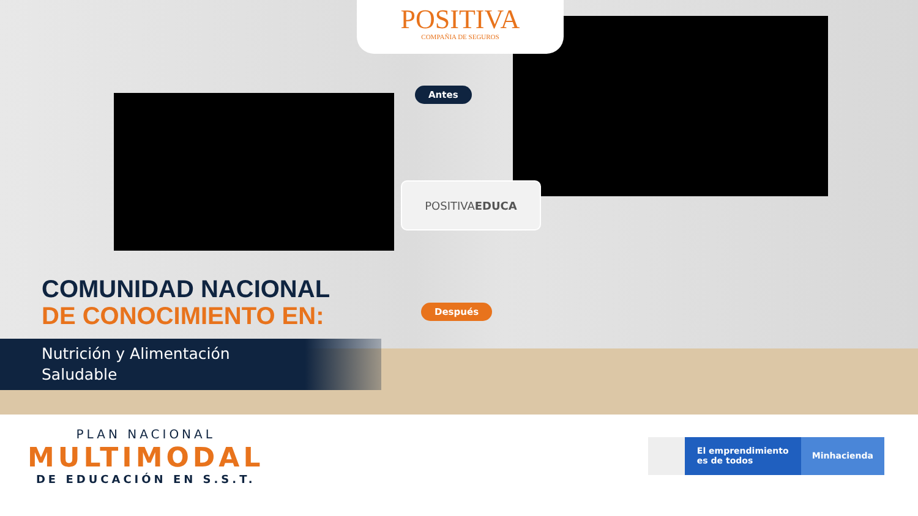POSITIVA
COMPAÑIA DE SEGUROS
Antes
POSITIVA EDUCA
Después
COMUNIDAD NACIONAL
DE CONOCIMIENTO EN:
Nutrición y Alimentación
Saludable
PLAN NACIONAL
MULTIMODAL
DE EDUCACIÓN EN S.S.T.
El emprendimiento es de todos
Minhacienda